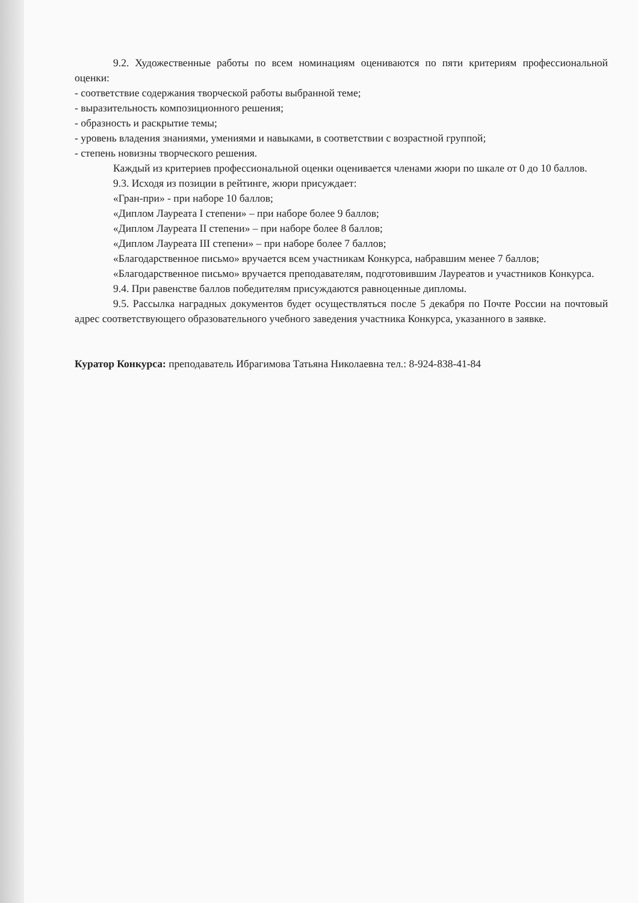9.2. Художественные работы по всем номинациям оцениваются по пяти критериям профессиональной оценки:
- соответствие содержания творческой работы выбранной теме;
- выразительность композиционного решения;
- образность и раскрытие темы;
- уровень владения знаниями, умениями и навыками, в соответствии с возрастной группой;
- степень новизны творческого решения.
Каждый из критериев профессиональной оценки оценивается членами жюри по шкале от 0 до 10 баллов.
9.3. Исходя из позиции в рейтинге, жюри присуждает:
«Гран-при» - при наборе 10 баллов;
«Диплом Лауреата I степени» – при наборе более 9 баллов;
«Диплом Лауреата II степени» – при наборе более 8 баллов;
«Диплом Лауреата III степени» – при наборе более 7 баллов;
«Благодарственное письмо» вручается всем участникам Конкурса, набравшим менее 7 баллов;
«Благодарственное письмо» вручается преподавателям, подготовившим Лауреатов и участников Конкурса.
9.4. При равенстве баллов победителям присуждаются равноценные дипломы.
9.5. Рассылка наградных документов будет осуществляться после 5 декабря по Почте России на почтовый адрес соответствующего образовательного учебного заведения участника Конкурса, указанного в заявке.
Куратор Конкурса: преподаватель Ибрагимова Татьяна Николаевна тел.: 8-924-838-41-84